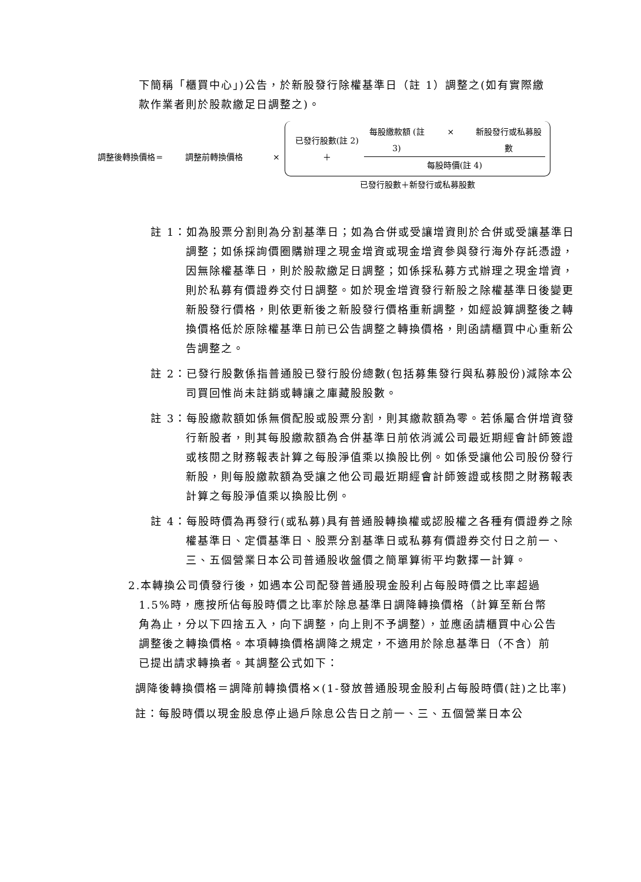下簡稱「櫃買中心」)公告，於新股發行除權基準日（註 1）調整之(如有實際繳款作業者則於股款繳足日調整之)。
調整後轉換價格 = 調整前轉換價格 ×
已發行股數(註 2) ＋
每股繳款額 (註 3) × 新股發行或私募股數
每股時價(註 4)
已發行股數＋新發行或私募股數
註 1：如為股票分割則為分割基準日；如為合併或受讓增資則於合併或受讓基準日調整；如係採詢價圈購辦理之現金增資或現金增資參與發行海外存託憑證，因無除權基準日，則於股款繳足日調整；如係採私募方式辦理之現金增資，則於私募有價證券交付日調整。如於現金增資發行新股之除權基準日後變更新股發行價格，則依更新後之新股發行價格重新調整，如經設算調整後之轉換價格低於原除權基準日前已公告調整之轉換價格，則函請櫃買中心重新公告調整之。
註 2：已發行股數係指普通股已發行股份總數(包括募集發行與私募股份)減除本公司買回惟尚未註銷或轉讓之庫藏股股數。
註 3：每股繳款額如係無償配股或股票分割，則其繳款額為零。若係屬合併增資發行新股者，則其每股繳款額為合併基準日前依消滅公司最近期經會計師簽證或核閱之財務報表計算之每股淨值乘以換股比例。如係受讓他公司股份發行新股，則每股繳款額為受讓之他公司最近期經會計師簽證或核閱之財務報表計算之每股淨值乘以換股比例。
註 4：每股時價為再發行(或私募)具有普通股轉換權或認股權之各種有價證券之除權基準日、定價基準日、股票分割基準日或私募有價證券交付日之前一、三、五個營業日本公司普通股收盤價之簡單算術平均數擇一計算。
2.本轉換公司債發行後，如遇本公司配發普通股現金股利占每股時價之比率超過 1.5%時，應按所佔每股時價之比率於除息基準日調降轉換價格（計算至新台幣角為止，分以下四捨五入，向下調整，向上則不予調整），並應函請櫃買中心公告調整後之轉換價格。本項轉換價格調降之規定，不適用於除息基準日（不含）前已提出請求轉換者。其調整公式如下：
調降後轉換價格＝調降前轉換價格×(1-發放普通股現金股利占每股時價(註)之比率)
註：每股時價以現金股息停止過戶除息公告日之前一、三、五個營業日本公